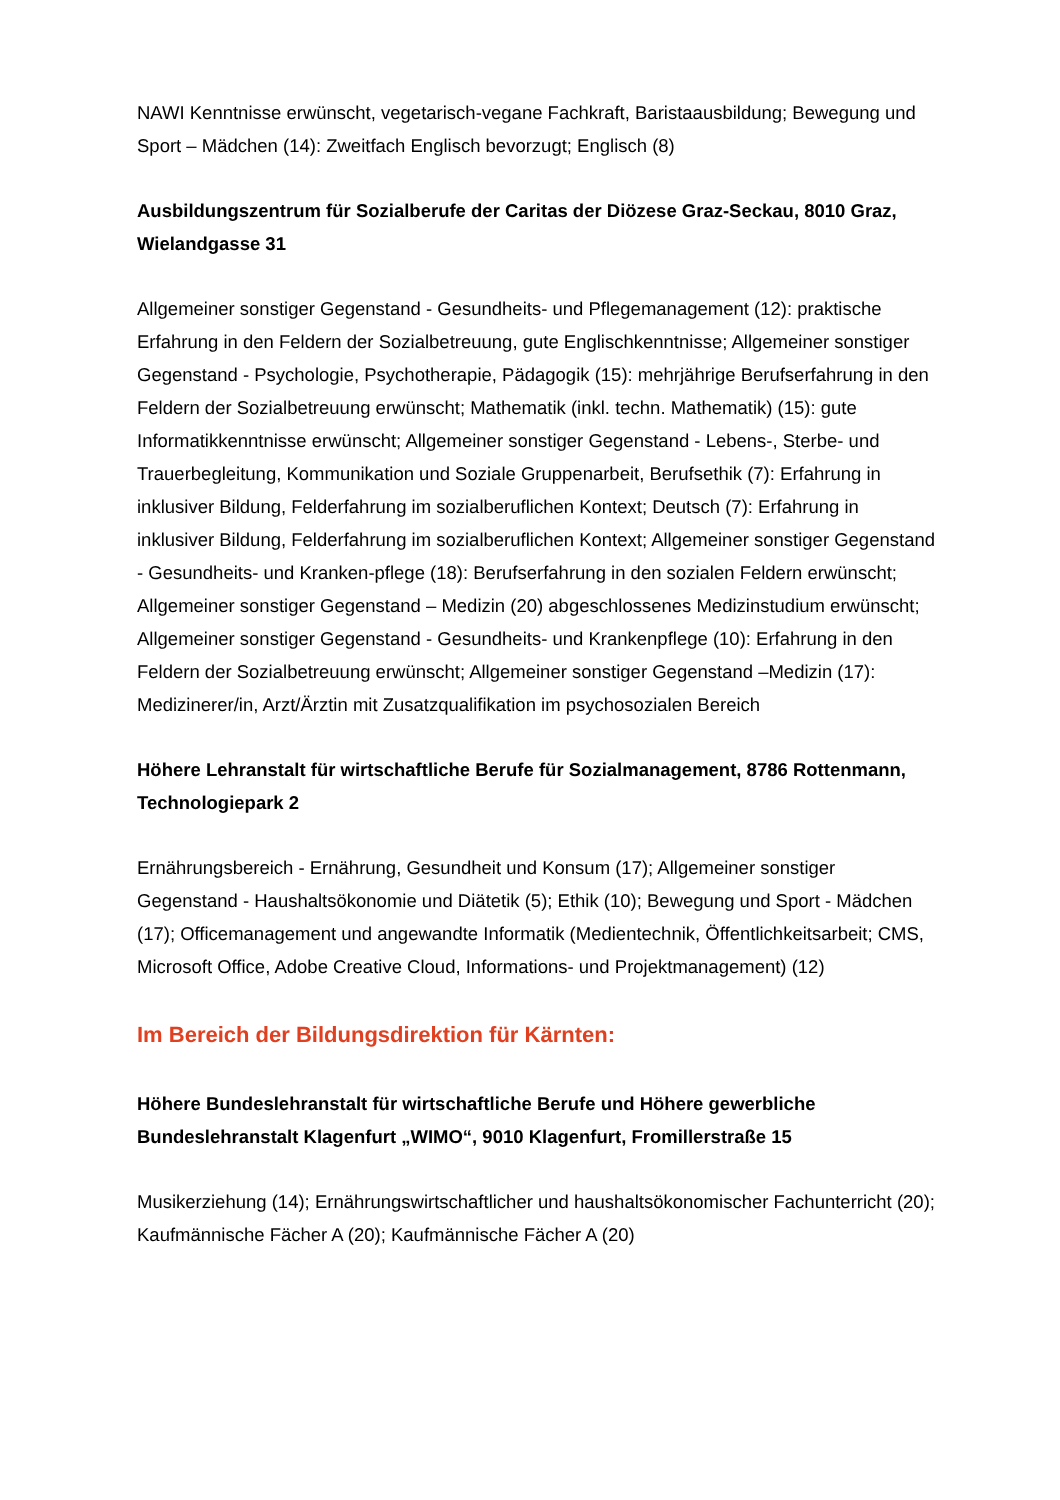NAWI Kenntnisse erwünscht, vegetarisch-vegane Fachkraft, Baristaausbildung; Bewegung und Sport – Mädchen (14): Zweitfach Englisch bevorzugt; Englisch (8)
Ausbildungszentrum für Sozialberufe der Caritas der Diözese Graz-Seckau, 8010 Graz, Wielandgasse 31
Allgemeiner sonstiger Gegenstand - Gesundheits- und Pflegemanagement (12): praktische Erfahrung in den Feldern der Sozialbetreuung, gute Englischkenntnisse; Allgemeiner sonstiger Gegenstand - Psychologie, Psychotherapie, Pädagogik (15): mehrjährige Berufserfahrung in den Feldern der Sozialbetreuung erwünscht; Mathematik (inkl. techn. Mathematik) (15): gute Informatikkenntnisse erwünscht; Allgemeiner sonstiger Gegenstand - Lebens-, Sterbe- und Trauerbegleitung, Kommunikation und Soziale Gruppenarbeit, Berufsethik (7): Erfahrung in inklusiver Bildung, Felderfahrung im sozialberuflichen Kontext; Deutsch (7): Erfahrung in inklusiver Bildung, Felderfahrung im sozialberuflichen Kontext; Allgemeiner sonstiger Gegenstand - Gesundheits- und Kranken-pflege (18): Berufserfahrung in den sozialen Feldern erwünscht; Allgemeiner sonstiger Gegenstand – Medizin (20) abgeschlossenes Medizinstudium erwünscht; Allgemeiner sonstiger Gegenstand - Gesundheits- und Krankenpflege (10): Erfahrung in den Feldern der Sozialbetreuung erwünscht; Allgemeiner sonstiger Gegenstand –Medizin (17): Medizinerer/in, Arzt/Ärztin mit Zusatzqualifikation im psychosozialen Bereich
Höhere Lehranstalt für wirtschaftliche Berufe für Sozialmanagement, 8786 Rottenmann, Technologiepark 2
Ernährungsbereich - Ernährung, Gesundheit und Konsum (17); Allgemeiner sonstiger Gegenstand - Haushaltsökonomie und Diätetik (5); Ethik (10); Bewegung und Sport - Mädchen (17); Officemanagement und angewandte Informatik (Medientechnik, Öffentlichkeitsarbeit; CMS, Microsoft Office, Adobe Creative Cloud, Informations- und Projektmanagement) (12)
Im Bereich der Bildungsdirektion für Kärnten:
Höhere Bundeslehranstalt für wirtschaftliche Berufe und Höhere gewerbliche Bundeslehranstalt Klagenfurt „WIMO“, 9010 Klagenfurt, Fromillerstraße 15
Musikerziehung (14); Ernährungswirtschaftlicher und haushaltsökonomischer Fachunterricht (20); Kaufmännische Fächer A (20); Kaufmännische Fächer A (20)